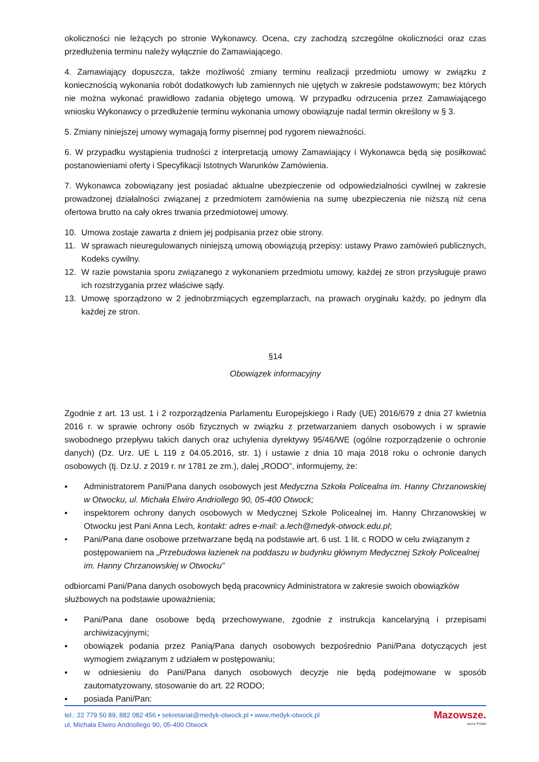okoliczności nie leżących po stronie Wykonawcy. Ocena, czy zachodzą szczególne okoliczności oraz czas przedłużenia terminu należy wyłącznie do Zamawiającego.
4. Zamawiający dopuszcza, także możliwość zmiany terminu realizacji przedmiotu umowy w związku z koniecznością wykonania robót dodatkowych lub zamiennych nie ujętych w zakresie podstawowym; bez których nie można wykonać prawidłowo zadania objętego umową. W przypadku odrzucenia przez Zamawiającego wniosku Wykonawcy o przedłużenie terminu wykonania umowy obowiązuje nadal termin określony w § 3.
5. Zmiany niniejszej umowy wymagają formy pisemnej pod rygorem nieważności.
6. W przypadku wystąpienia trudności z interpretacją umowy Zamawiający i Wykonawca będą się posiłkować postanowieniami oferty i Specyfikacji Istotnych Warunków Zamówienia.
7. Wykonawca zobowiązany jest posiadać aktualne ubezpieczenie od odpowiedzialności cywilnej w zakresie prowadzonej działalności związanej z przedmiotem zamówienia na sumę ubezpieczenia nie niższą niż cena ofertowa brutto na cały okres trwania przedmiotowej umowy.
10. Umowa zostaje zawarta z dniem jej podpisania przez obie strony.
11. W sprawach nieuregulowanych niniejszą umową obowiązują przepisy: ustawy Prawo zamówień publicznych, Kodeks cywilny.
12. W razie powstania sporu związanego z wykonaniem przedmiotu umowy, każdej ze stron przysługuje prawo ich rozstrzygania przez właściwe sądy.
13. Umowę sporządzono w 2 jednobrzmiących egzemplarzach, na prawach oryginału każdy, po jednym dla każdej ze stron.
§14
Obowiązek informacyjny
Zgodnie z art. 13 ust. 1 i 2 rozporządzenia Parlamentu Europejskiego i Rady (UE) 2016/679 z dnia 27 kwietnia 2016 r. w sprawie ochrony osób fizycznych w związku z przetwarzaniem danych osobowych i w sprawie swobodnego przepływu takich danych oraz uchylenia dyrektywy 95/46/WE (ogólne rozporządzenie o ochronie danych) (Dz. Urz. UE L 119 z 04.05.2016, str. 1) i ustawie z dnia 10 maja 2018 roku o ochronie danych osobowych (tj. Dz.U. z 2019 r. nr 1781 ze zm.), dalej „RODO”, informujemy, że:
▪ Administratorem Pani/Pana danych osobowych jest Medyczna Szkoła Policealna im. Hanny Chrzanowskiej w Otwocku, ul. Michała Elwiro Andriollego 90, 05-400 Otwock;
▪ inspektorem ochrony danych osobowych w Medycznej Szkole Policealnej im. Hanny Chrzanowskiej w Otwocku jest Pani Anna Lech, kontakt: adres e-mail: a.lech@medyk-otwock.edu.pl;
• Pani/Pana dane osobowe przetwarzane będą na podstawie art. 6 ust. 1 lit. c RODO w celu związanym z postępowaniem na „Przebudowa łazienek na poddaszu w budynku głównym Medycznej Szkoły Policealnej im. Hanny Chrzanowskiej w Otwocku”
odbiorcami Pani/Pana danych osobowych będą pracownicy Administratora w zakresie swoich obowiązków służbowych na podstawie upoważnienia;
▪ Pani/Pana dane osobowe będą przechowywane, zgodnie z instrukcja kancelaryjną i przepisami archiwizacyjnymi;
▪ obowiązek podania przez Panią/Pana danych osobowych bezpośrednio Pani/Pana dotyczących jest wymogiem związanym z udziałem w postępowaniu;
▪ w odniesieniu do Pani/Pana danych osobowych decyzje nie będą podejmowane w sposób zautomatyzowany, stosowanie do art. 22 RODO;
▪ posiada Pani/Pan:
tel.: 22 779 50 89, 882 082 456 • sekretariat@medyk-otwock.pl • www.medyk-otwock.pl
ul. Michała Elwiro Andriollego 90, 05-400 Otwock
Mazowsze.
serce Polski